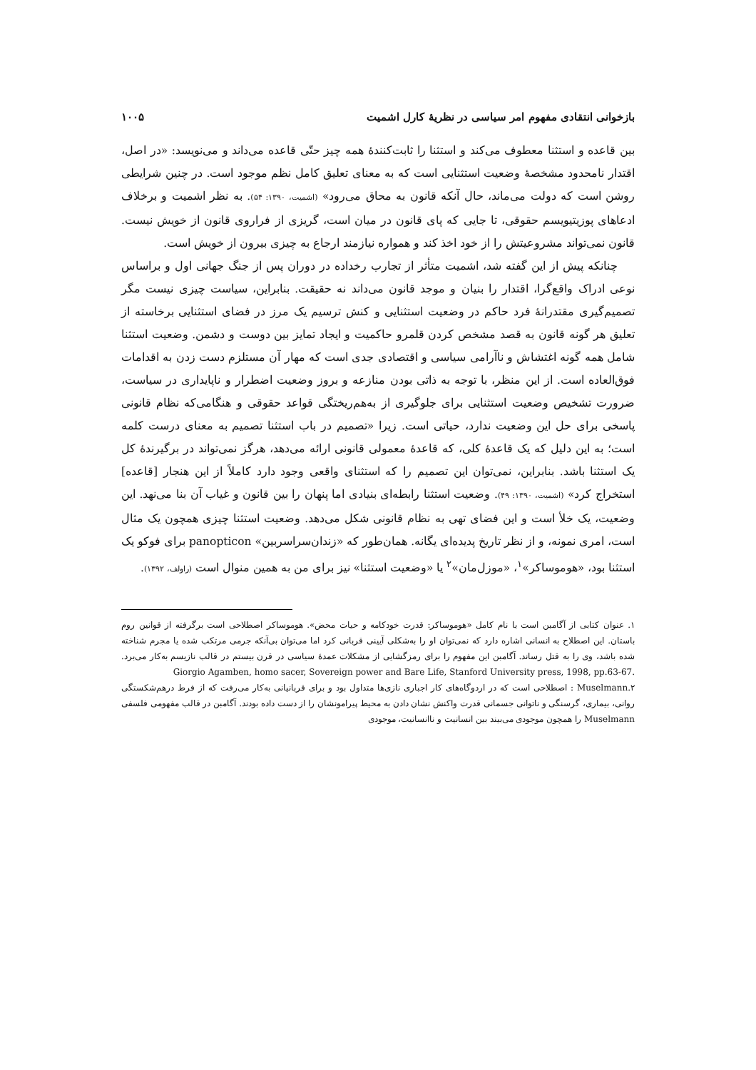بازخوانی انتقادی مفهوم امر سیاسی در نظریهٔ کارل اشمیت ۱۰۰۵
بین قاعده و استثنا معطوف می‌کند و استثنا را ثابت‌کنندهٔ همه چیز حتّی قاعده می‌داند و می‌نویسد: «در اصل، اقتدار نامحدود مشخصهٔ وضعیت استثنایی است که به معنای تعلیق کامل نظم موجود است. در چنین شرایطی روشن است که دولت می‌ماند، حال آنکه قانون به محاق می‌رود» (اشمیت، ۱۳۹۰: ۵۴). به نظر اشمیت و برخلاف ادعاهای پوزیتیویسم حقوقی، تا جایی که پای قانون در میان است، گریزی از فراروی قانون از خویش نیست. قانون نمی‌تواند مشروعیتش را از خود اخذ کند و همواره نیازمند ارجاع به چیزی بیرون از خویش است.
چنانکه پیش از این گفته شد، اشمیت متأثر از تجارب رخداده در دوران پس از جنگ جهانی اول و براساس نوعی ادراک واقع‌گرا، اقتدار را بنیان و موجد قانون می‌داند نه حقیقت. بنابراین، سیاست چیزی نیست مگر تصمیم‌گیری مقتدرانهٔ فرد حاکم در وضعیت استثنایی و کنش ترسیم یک مرز در فضای استثنایی برخاسته از تعلیق هر گونه قانون به قصد مشخص کردن قلمرو حاکمیت و ایجاد تمایز بین دوست و دشمن. وضعیت استثنا شامل همه گونه اغتشاش و ناآرامی سیاسی و اقتصادی جدی است که مهار آن مستلزم دست زدن به اقدامات فوق‌العاده است. از این منظر، با توجه به ذاتی بودن منازعه و بروز وضعیت اضطرار و ناپایداری در سیاست، ضرورت تشخیص وضعیت استثنایی برای جلوگیری از به‌هم‌ریختگی قواعد حقوقی و هنگامی‌که نظام قانونی پاسخی برای حل این وضعیت ندارد، حیاتی است. زیرا «تصمیم در باب استثنا تصمیم به معنای درست کلمه است؛ به این دلیل که یک قاعدهٔ کلی، که قاعدهٔ معمولی قانونی ارائه می‌دهد، هرگز نمی‌تواند در برگیرندهٔ کل یک استثنا باشد. بنابراین، نمی‌توان این تصمیم را که استثنای واقعی وجود دارد کاملاً از این هنجار [قاعده] استخراج کرد» (اشمیت، ۱۳۹۰: ۴۹). وضعیت استثنا رابطه‌ای بنیادی اما پنهان را بین قانون و غیاب آن بنا می‌نهد. این وضعیت، یک خلأ است و این فضای تهی به نظام قانونی شکل می‌دهد. وضعیت استثنا چیزی همچون یک مثال است، امری نمونه، و از نظر تاریخ پدیده‌ای یگانه. همان‌طور که «زندان‌سراسربین» panopticon برای فوکو یک استثنا بود، «هوموساکر»<sup>۱</sup>، «موزل‌مان»<sup>۲</sup> یا «وضعیت استثنا» نیز برای من به همین منوال است (راولف، ۱۳۹۲).
۱. عنوان کتابی از آگامبن است با نام کامل «هوموساکر: قدرت خودکامه و حیات محض». هوموساکر اصطلاحی است برگرفته از قوانین روم باستان. این اصطلاح به انسانی اشاره دارد که نمی‌توان او را به‌شکلی آیینی قربانی کرد اما می‌توان بی‌آنکه جرمی مرتکب شده یا مجرم شناخته شده باشد، وی را به قتل رساند. آگامبن این مفهوم را برای رمزگشایی از مشکلات عمدهٔ سیاسی در قرن بیستم در قالب نازیسم به‌کار می‌برد. Giorgio Agamben, homo sacer, Sovereign power and Bare Life, Stanford University press, 1998, pp.63-67.
۲.Muselmann : اصطلاحی است که در اردوگاه‌های کار اجباری نازی‌ها متداول بود و برای قربانیانی به‌کار می‌رفت که از فرط درهم‌شکستگی روانی، بیماری، گرسنگی و ناتوانی جسمانی قدرت واکنش نشان دادن به محیط پیرامونشان را از دست داده بودند. آگامبن در قالب مفهومی فلسفی Muselmann را همچون موجودی می‌بیند بین انسانیت و ناانسانیت، موجودی